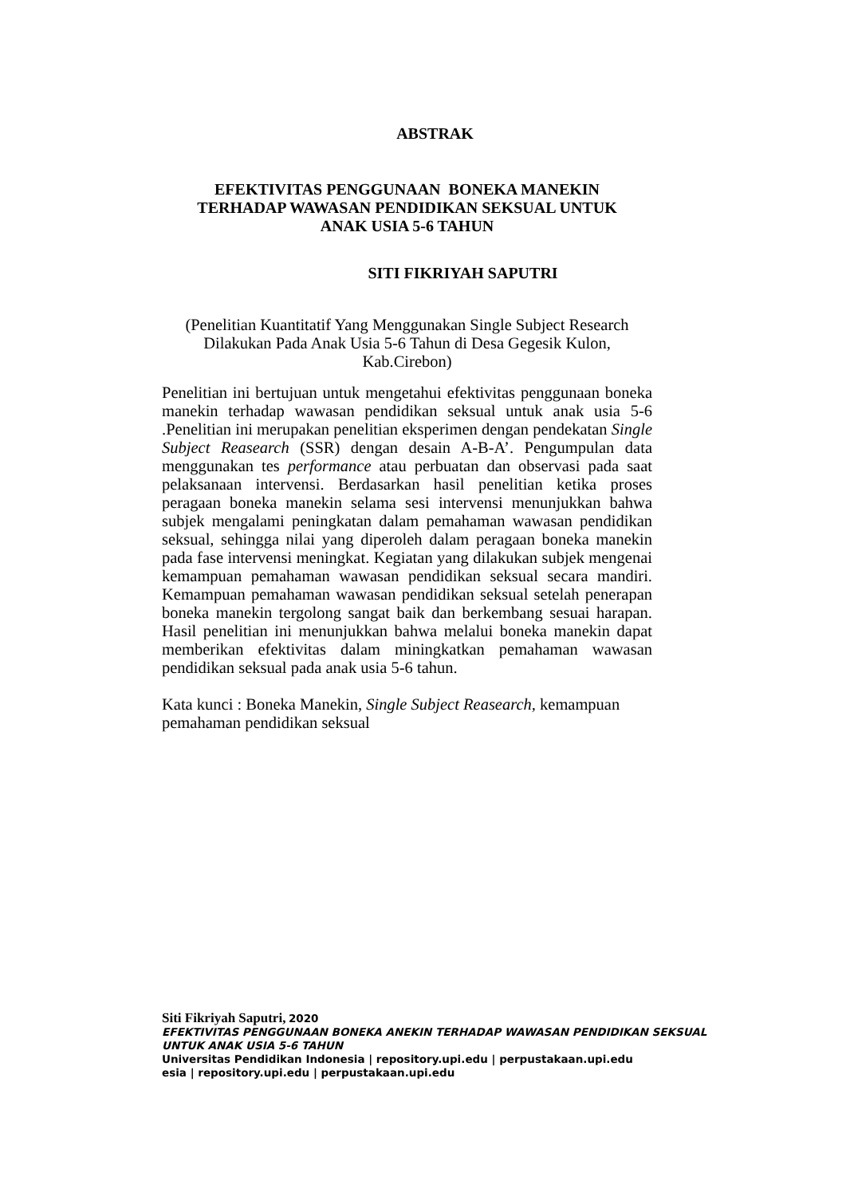ABSTRAK
EFEKTIVITAS PENGGUNAAN BONEKA MANEKIN
TERHADAP WAWASAN PENDIDIKAN SEKSUAL UNTUK
ANAK USIA 5-6 TAHUN
SITI FIKRIYAH SAPUTRI
(Penelitian Kuantitatif Yang Menggunakan Single Subject Research Dilakukan Pada Anak Usia 5-6 Tahun di Desa Gegesik Kulon, Kab.Cirebon)
Penelitian ini bertujuan untuk mengetahui efektivitas penggunaan boneka manekin terhadap wawasan pendidikan seksual untuk anak usia 5-6 .Penelitian ini merupakan penelitian eksperimen dengan pendekatan Single Subject Reasearch (SSR) dengan desain A-B-A’. Pengumpulan data menggunakan tes performance atau perbuatan dan observasi pada saat pelaksanaan intervensi. Berdasarkan hasil penelitian ketika proses peragaan boneka manekin selama sesi intervensi menunjukkan bahwa subjek mengalami peningkatan dalam pemahaman wawasan pendidikan seksual, sehingga nilai yang diperoleh dalam peragaan boneka manekin pada fase intervensi meningkat. Kegiatan yang dilakukan subjek mengenai kemampuan pemahaman wawasan pendidikan seksual secara mandiri. Kemampuan pemahaman wawasan pendidikan seksual setelah penerapan boneka manekin tergolong sangat baik dan berkembang sesuai harapan. Hasil penelitian ini menunjukkan bahwa melalui boneka manekin dapat memberikan efektivitas dalam miningkatkan pemahaman wawasan pendidikan seksual pada anak usia 5-6 tahun.
Kata kunci : Boneka Manekin, Single Subject Reasearch, kemampuan pemahaman pendidikan seksual
Siti Fikriyah Saputri, 2020
EFEKTIVITAS PENGGUNAAN BONEKA ANEKIN TERHADAP WAWASAN PENDIDIKAN SEKSUAL
UNTUK ANAK USIA 5-6 TAHUN
Universitas Pendidikan Indonesia | repository.upi.edu | perpustakaan.upi.edu
esia | repository.upi.edu | perpustakaan.upi.edu